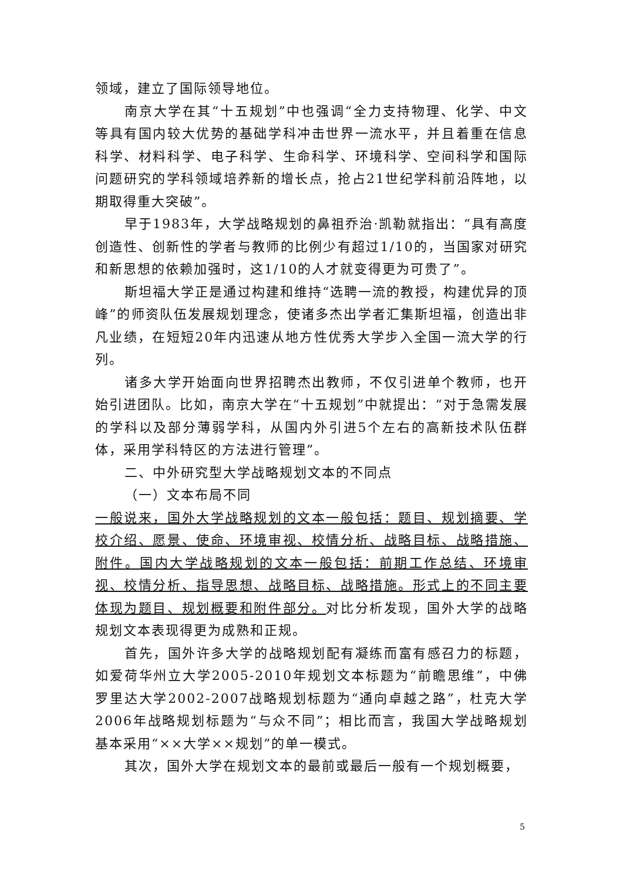领域，建立了国际领导地位。
南京大学在其“十五规划”中也强调“全力支持物理、化学、中文等具有国内较大优势的基础学科冲击世界一流水平，并且着重在信息科学、材料科学、电子科学、生命科学、环境科学、空间科学和国际问题研究的学科领域培养新的增长点，抢占21世纪学科前沿阵地，以期取得重大突破”。
早于1983年，大学战略规划的鼻祖乔治·凯勒就指出：“具有高度创造性、创新性的学者与教师的比例少有超过1/10的，当国家对研究和新思想的依赖加强时，这1/10的人才就变得更为可贵了”。
斯坦福大学正是通过构建和维持“选聘一流的教授，构建优异的顶峰”的师资队伍发展规划理念，使诸多杰出学者汇集斯坦福，创造出非凡业绩，在短短20年内迅速从地方性优秀大学步入全国一流大学的行列。
诸多大学开始面向世界招聘杰出教师，不仅引进单个教师，也开始引进团队。比如，南京大学在“十五规划”中就提出：“对于急需发展的学科以及部分薄弱学科，从国内外引进5个左右的高新技术队伍群体，采用学科特区的方法进行管理”。
二、中外研究型大学战略规划文本的不同点
（一）文本布局不同
一般说来，国外大学战略规划的文本一般包括：题目、规划摘要、学校介绍、愿景、使命、环境审视、校情分析、战略目标、战略措施、附件。国内大学战略规划的文本一般包括：前期工作总结、环境审视、校情分析、指导思想、战略目标、战略措施。形式上的不同主要体现为题目、规划概要和附件部分。对比分析发现，国外大学的战略规划文本表现得更为成熟和正规。
首先，国外许多大学的战略规划配有凝练而富有感召力的标题，如爱荷华州立大学2005-2010年规划文本标题为“前瞻思维”，中佛罗里达大学2002-2007战略规划标题为“通向卓越之路”，杜克大学2006年战略规划标题为“与众不同”；相比而言，我国大学战略规划基本采用“××大学××规划”的单一模式。
其次，国外大学在规划文本的最前或最后一般有一个规划概要，
5